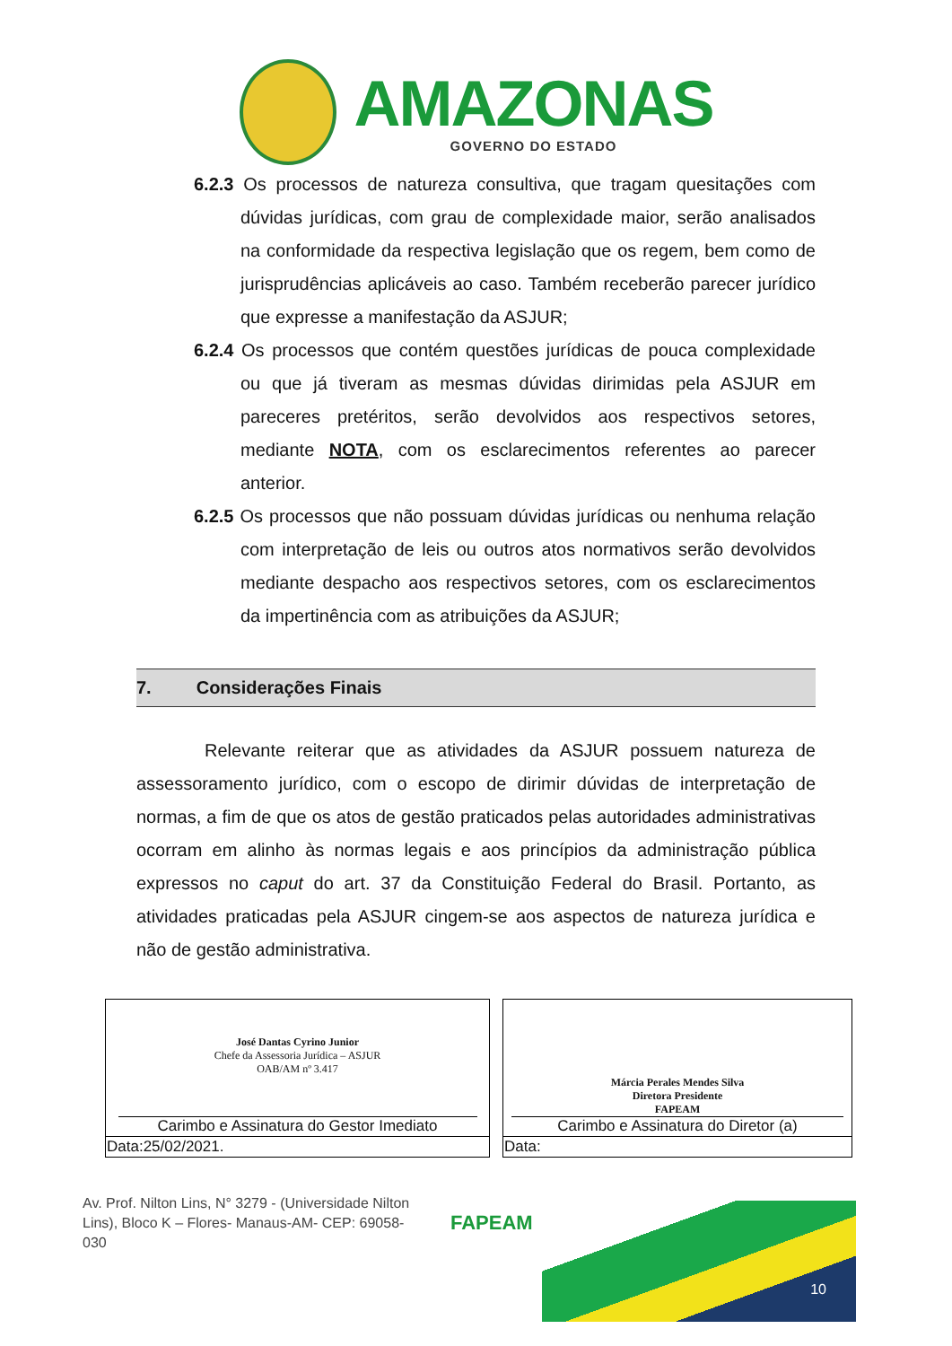AMAZONAS
GOVERNO DO ESTADO
6.2.3 Os processos de natureza consultiva, que tragam quesitações com dúvidas jurídicas, com grau de complexidade maior, serão analisados na conformidade da respectiva legislação que os regem, bem como de jurisprudências aplicáveis ao caso. Também receberão parecer jurídico que expresse a manifestação da ASJUR;
6.2.4 Os processos que contém questões jurídicas de pouca complexidade ou que já tiveram as mesmas dúvidas dirimidas pela ASJUR em pareceres pretéritos, serão devolvidos aos respectivos setores, mediante NOTA, com os esclarecimentos referentes ao parecer anterior.
6.2.5 Os processos que não possuam dúvidas jurídicas ou nenhuma relação com interpretação de leis ou outros atos normativos serão devolvidos mediante despacho aos respectivos setores, com os esclarecimentos da impertinência com as atribuições da ASJUR;
7. Considerações Finais
Relevante reiterar que as atividades da ASJUR possuem natureza de assessoramento jurídico, com o escopo de dirimir dúvidas de interpretação de normas, a fim de que os atos de gestão praticados pelas autoridades administrativas ocorram em alinho às normas legais e aos princípios da administração pública expressos no caput do art. 37 da Constituição Federal do Brasil. Portanto, as atividades praticadas pela ASJUR cingem-se aos aspectos de natureza jurídica e não de gestão administrativa.
| José Dantas Cyrino Junior Chefe da Assessoria Jurídica – ASJUR OAB/AM nº 3.417 Carimbo e Assinatura do Gestor Imediato | | Márcia Perales Mendes Silva Diretora Presidente FAPEAM Carimbo e Assinatura do Diretor (a) |
| Data:25/02/2021. | | Data: |
Av. Prof. Nilton Lins, N° 3279 - (Universidade Nilton Lins), Bloco K – Flores- Manaus-AM- CEP: 69058-030
FAPEAM
10